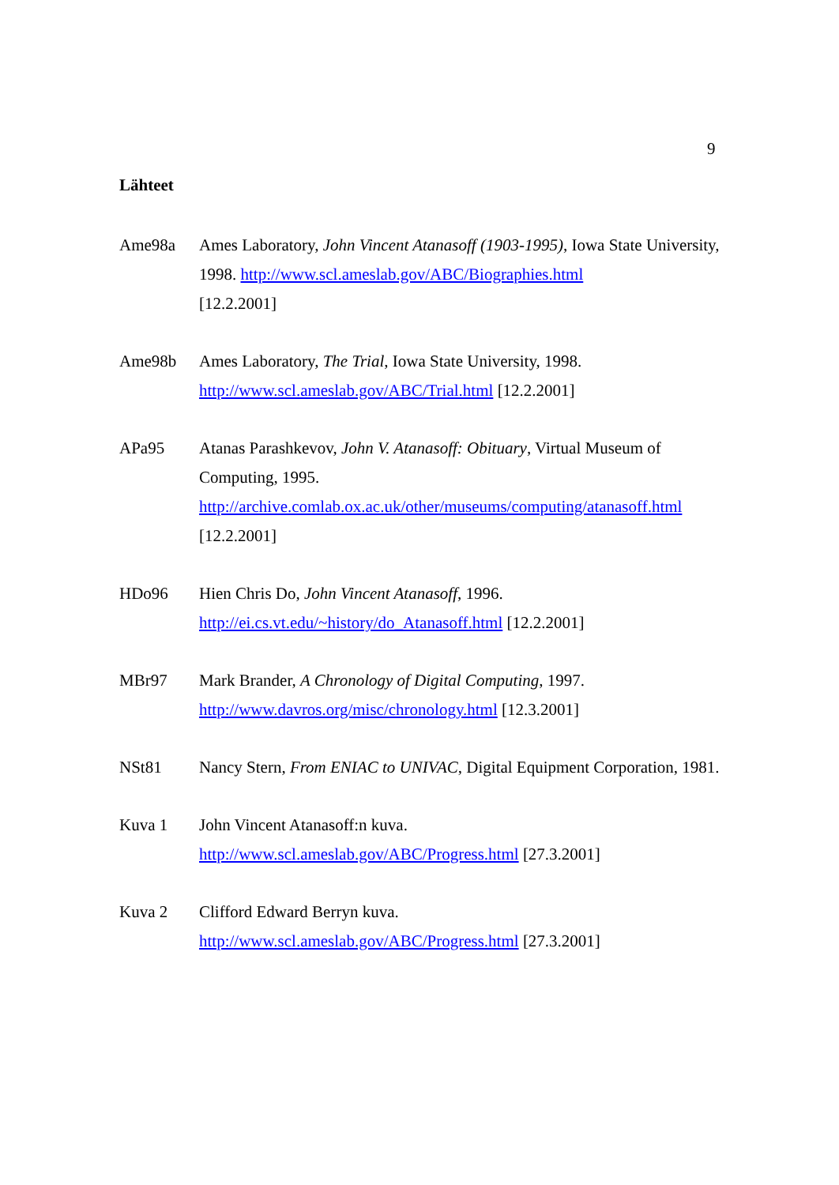9
Lähteet
Ame98a Ames Laboratory, John Vincent Atanasoff (1903-1995), Iowa State University, 1998. http://www.scl.ameslab.gov/ABC/Biographies.html
[12.2.2001]
Ame98b Ames Laboratory, The Trial, Iowa State University, 1998.
http://www.scl.ameslab.gov/ABC/Trial.html [12.2.2001]
APa95 Atanas Parashkevov, John V. Atanasoff: Obituary, Virtual Museum of Computing, 1995.
http://archive.comlab.ox.ac.uk/other/museums/computing/atanasoff.html
[12.2.2001]
HDo96 Hien Chris Do, John Vincent Atanasoff, 1996.
http://ei.cs.vt.edu/~history/do_Atanasoff.html [12.2.2001]
MBr97 Mark Brander, A Chronology of Digital Computing, 1997.
http://www.davros.org/misc/chronology.html [12.3.2001]
NSt81 Nancy Stern, From ENIAC to UNIVAC, Digital Equipment Corporation, 1981.
Kuva 1 John Vincent Atanasoff:n kuva.
http://www.scl.ameslab.gov/ABC/Progress.html [27.3.2001]
Kuva 2 Clifford Edward Berryn kuva.
http://www.scl.ameslab.gov/ABC/Progress.html [27.3.2001]